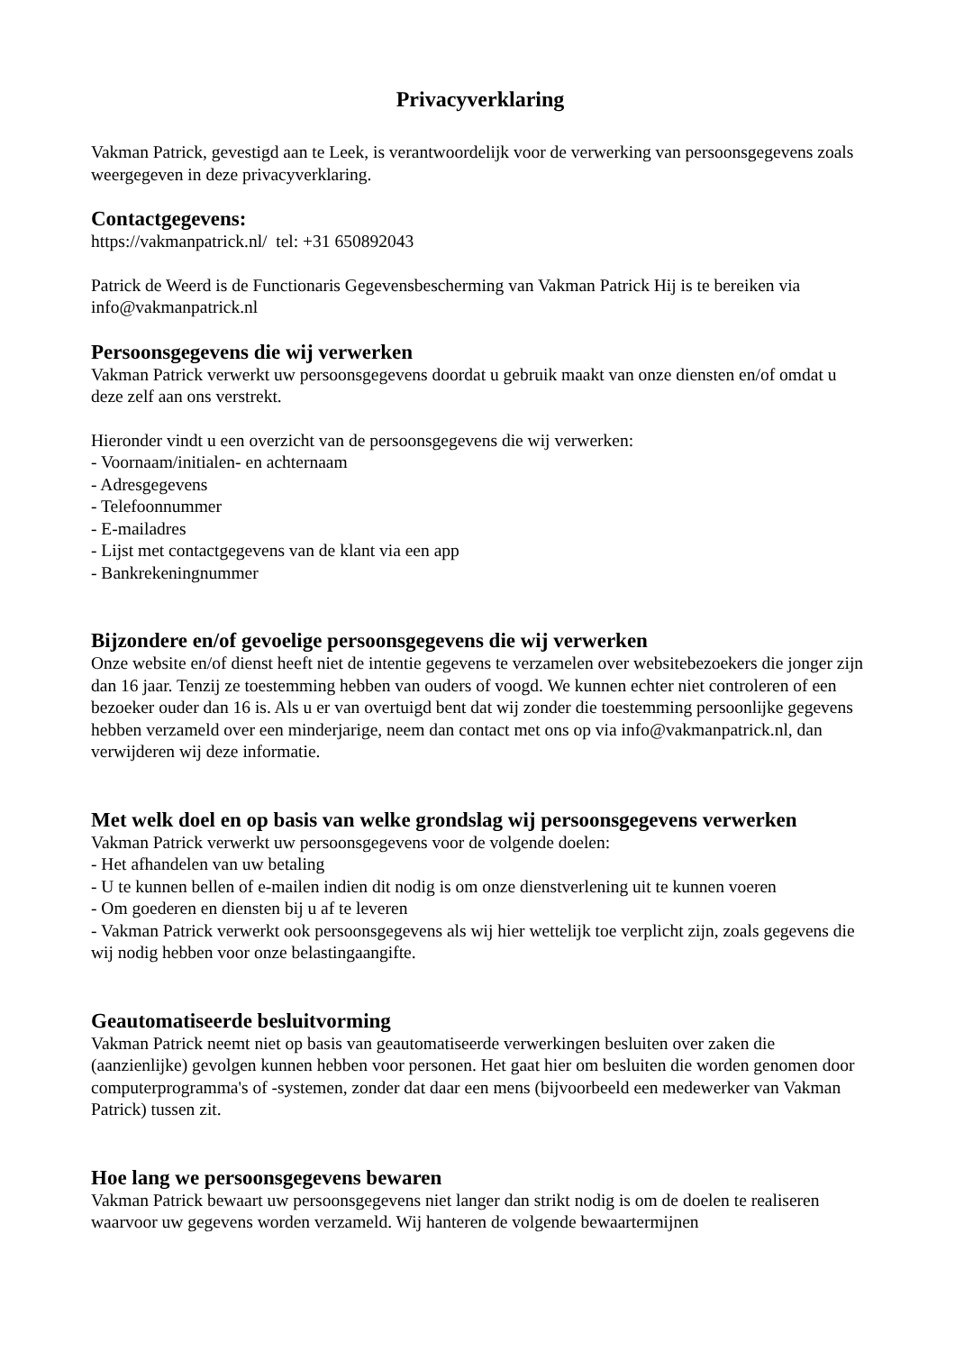Privacyverklaring
Vakman Patrick, gevestigd aan te Leek, is verantwoordelijk voor de verwerking van persoonsgegevens zoals weergegeven in deze privacyverklaring.
Contactgegevens:
https://vakmanpatrick.nl/ tel: +31 650892043
Patrick de Weerd is de Functionaris Gegevensbescherming van Vakman Patrick Hij is te bereiken via info@vakmanpatrick.nl
Persoonsgegevens die wij verwerken
Vakman Patrick verwerkt uw persoonsgegevens doordat u gebruik maakt van onze diensten en/of omdat u deze zelf aan ons verstrekt.
Hieronder vindt u een overzicht van de persoonsgegevens die wij verwerken:
- Voornaam/initialen- en achternaam
- Adresgegevens
- Telefoonnummer
- E-mailadres
- Lijst met contactgegevens van de klant via een app
- Bankrekeningnummer
Bijzondere en/of gevoelige persoonsgegevens die wij verwerken
Onze website en/of dienst heeft niet de intentie gegevens te verzamelen over websitebezoekers die jonger zijn dan 16 jaar. Tenzij ze toestemming hebben van ouders of voogd. We kunnen echter niet controleren of een bezoeker ouder dan 16 is. Als u er van overtuigd bent dat wij zonder die toestemming persoonlijke gegevens hebben verzameld over een minderjarige, neem dan contact met ons op via info@vakmanpatrick.nl, dan verwijderen wij deze informatie.
Met welk doel en op basis van welke grondslag wij persoonsgegevens verwerken
Vakman Patrick verwerkt uw persoonsgegevens voor de volgende doelen:
- Het afhandelen van uw betaling
- U te kunnen bellen of e-mailen indien dit nodig is om onze dienstverlening uit te kunnen voeren
- Om goederen en diensten bij u af te leveren
- Vakman Patrick verwerkt ook persoonsgegevens als wij hier wettelijk toe verplicht zijn, zoals gegevens die wij nodig hebben voor onze belastingaangifte.
Geautomatiseerde besluitvorming
Vakman Patrick neemt niet op basis van geautomatiseerde verwerkingen besluiten over zaken die (aanzienlijke) gevolgen kunnen hebben voor personen. Het gaat hier om besluiten die worden genomen door computerprogramma's of -systemen, zonder dat daar een mens (bijvoorbeeld een medewerker van Vakman Patrick) tussen zit.
Hoe lang we persoonsgegevens bewaren
Vakman Patrick bewaart uw persoonsgegevens niet langer dan strikt nodig is om de doelen te realiseren waarvoor uw gegevens worden verzameld. Wij hanteren de volgende bewaartermijnen